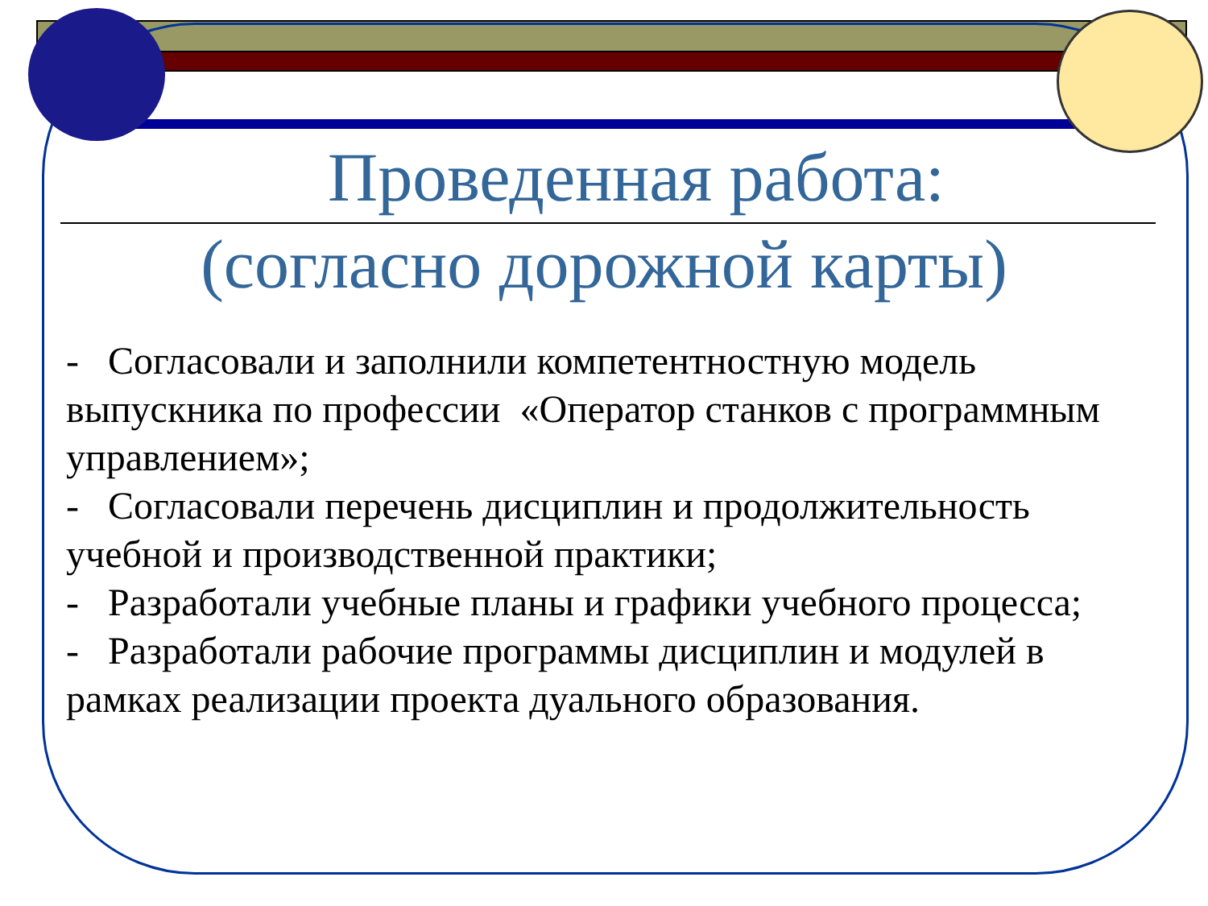Проведенная работа:
(согласно дорожной карты)
- Согласовали и заполнили компетентностную модель выпускника по профессии «Оператор станков с программным управлением»;
- Согласовали перечень дисциплин и продолжительность учебной и производственной практики;
- Разработали учебные планы и графики учебного процесса;
- Разработали рабочие программы дисциплин и модулей в рамках реализации проекта дуального образования.